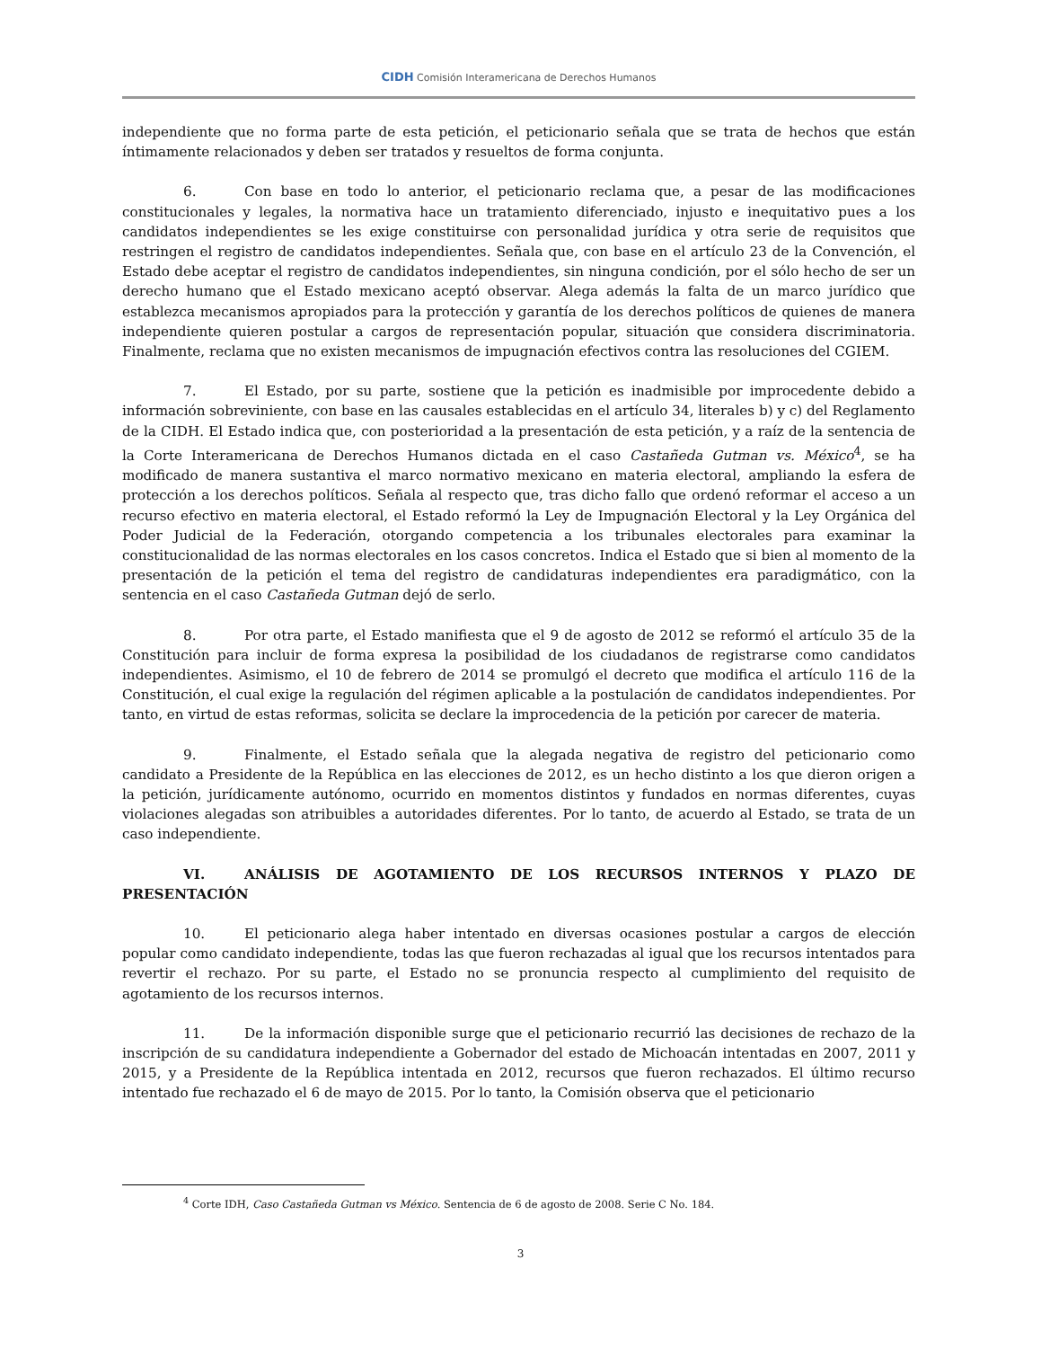CIDH Comisión Interamericana de Derechos Humanos
independiente que no forma parte de esta petición, el peticionario señala que se trata de hechos que están íntimamente relacionados y deben ser tratados y resueltos de forma conjunta.
6. Con base en todo lo anterior, el peticionario reclama que, a pesar de las modificaciones constitucionales y legales, la normativa hace un tratamiento diferenciado, injusto e inequitativo pues a los candidatos independientes se les exige constituirse con personalidad jurídica y otra serie de requisitos que restringen el registro de candidatos independientes. Señala que, con base en el artículo 23 de la Convención, el Estado debe aceptar el registro de candidatos independientes, sin ninguna condición, por el sólo hecho de ser un derecho humano que el Estado mexicano aceptó observar. Alega además la falta de un marco jurídico que establezca mecanismos apropiados para la protección y garantía de los derechos políticos de quienes de manera independiente quieren postular a cargos de representación popular, situación que considera discriminatoria. Finalmente, reclama que no existen mecanismos de impugnación efectivos contra las resoluciones del CGIEM.
7. El Estado, por su parte, sostiene que la petición es inadmisible por improcedente debido a información sobreviniente, con base en las causales establecidas en el artículo 34, literales b) y c) del Reglamento de la CIDH. El Estado indica que, con posterioridad a la presentación de esta petición, y a raíz de la sentencia de la Corte Interamericana de Derechos Humanos dictada en el caso Castañeda Gutman vs. México<sup>4</sup>, se ha modificado de manera sustantiva el marco normativo mexicano en materia electoral, ampliando la esfera de protección a los derechos políticos. Señala al respecto que, tras dicho fallo que ordenó reformar el acceso a un recurso efectivo en materia electoral, el Estado reformó la Ley de Impugnación Electoral y la Ley Orgánica del Poder Judicial de la Federación, otorgando competencia a los tribunales electorales para examinar la constitucionalidad de las normas electorales en los casos concretos. Indica el Estado que si bien al momento de la presentación de la petición el tema del registro de candidaturas independientes era paradigmático, con la sentencia en el caso Castañeda Gutman dejó de serlo.
8. Por otra parte, el Estado manifiesta que el 9 de agosto de 2012 se reformó el artículo 35 de la Constitución para incluir de forma expresa la posibilidad de los ciudadanos de registrarse como candidatos independientes. Asimismo, el 10 de febrero de 2014 se promulgó el decreto que modifica el artículo 116 de la Constitución, el cual exige la regulación del régimen aplicable a la postulación de candidatos independientes. Por tanto, en virtud de estas reformas, solicita se declare la improcedencia de la petición por carecer de materia.
9. Finalmente, el Estado señala que la alegada negativa de registro del peticionario como candidato a Presidente de la República en las elecciones de 2012, es un hecho distinto a los que dieron origen a la petición, jurídicamente autónomo, ocurrido en momentos distintos y fundados en normas diferentes, cuyas violaciones alegadas son atribuibles a autoridades diferentes. Por lo tanto, de acuerdo al Estado, se trata de un caso independiente.
VI. ANÁLISIS DE AGOTAMIENTO DE LOS RECURSOS INTERNOS Y PLAZO DE PRESENTACIÓN
10. El peticionario alega haber intentado en diversas ocasiones postular a cargos de elección popular como candidato independiente, todas las que fueron rechazadas al igual que los recursos intentados para revertir el rechazo. Por su parte, el Estado no se pronuncia respecto al cumplimiento del requisito de agotamiento de los recursos internos.
11. De la información disponible surge que el peticionario recurrió las decisiones de rechazo de la inscripción de su candidatura independiente a Gobernador del estado de Michoacán intentadas en 2007, 2011 y 2015, y a Presidente de la República intentada en 2012, recursos que fueron rechazados. El último recurso intentado fue rechazado el 6 de mayo de 2015. Por lo tanto, la Comisión observa que el peticionario
<sup>4</sup> Corte IDH, Caso Castañeda Gutman vs México. Sentencia de 6 de agosto de 2008. Serie C No. 184.
3